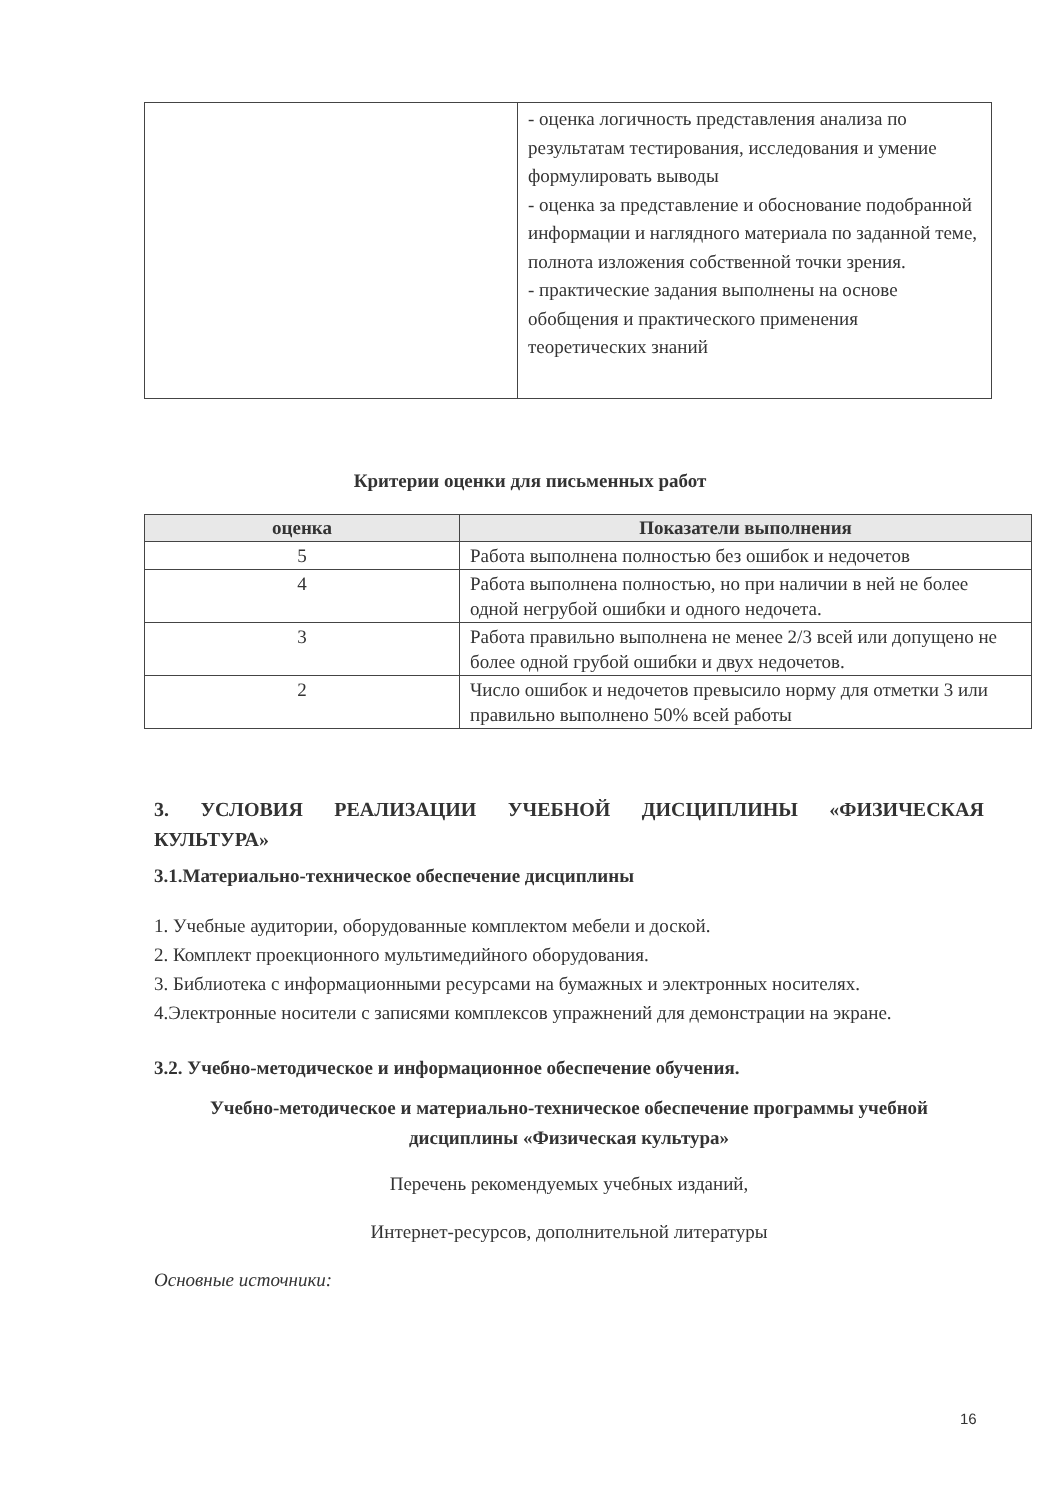| | - оценка логичность представления анализа по результатам тестирования, исследования и умение формулировать выводы - оценка за представление и обоснование подобранной информации и наглядного материала по заданной теме, полнота изложения собственной точки зрения. - практические задания выполнены на основе обобщения и практического применения теоретических знаний |
Критерии оценки для письменных работ
| оценка | Показатели выполнения |
| --- | --- |
| 5 | Работа выполнена полностью без ошибок и недочетов |
| 4 | Работа выполнена полностью, но при наличии в ней не более одной негрубой ошибки и одного недочета. |
| 3 | Работа правильно выполнена не менее 2/3 всей или допущено не более одной грубой ошибки и двух недочетов. |
| 2 | Число ошибок и недочетов превысило норму для отметки 3 или правильно выполнено 50% всей работы |
3. УСЛОВИЯ РЕАЛИЗАЦИИ УЧЕБНОЙ ДИСЦИПЛИНЫ «ФИЗИЧЕСКАЯ
КУЛЬТУРА»
3.1.Материально-техническое обеспечение дисциплины
1. Учебные аудитории, оборудованные комплектом мебели и доской.
2. Комплект проекционного мультимедийного оборудования.
3. Библиотека с информационными ресурсами на бумажных и электронных носителях.
4.Электронные носители с записями комплексов упражнений для демонстрации на экране.
3.2. Учебно-методическое и информационное обеспечение обучения.
Учебно-методическое и материально-техническое обеспечение программы учебной дисциплины «Физическая культура»
Перечень рекомендуемых учебных изданий,
Интернет-ресурсов, дополнительной литературы
Основные источники:
16